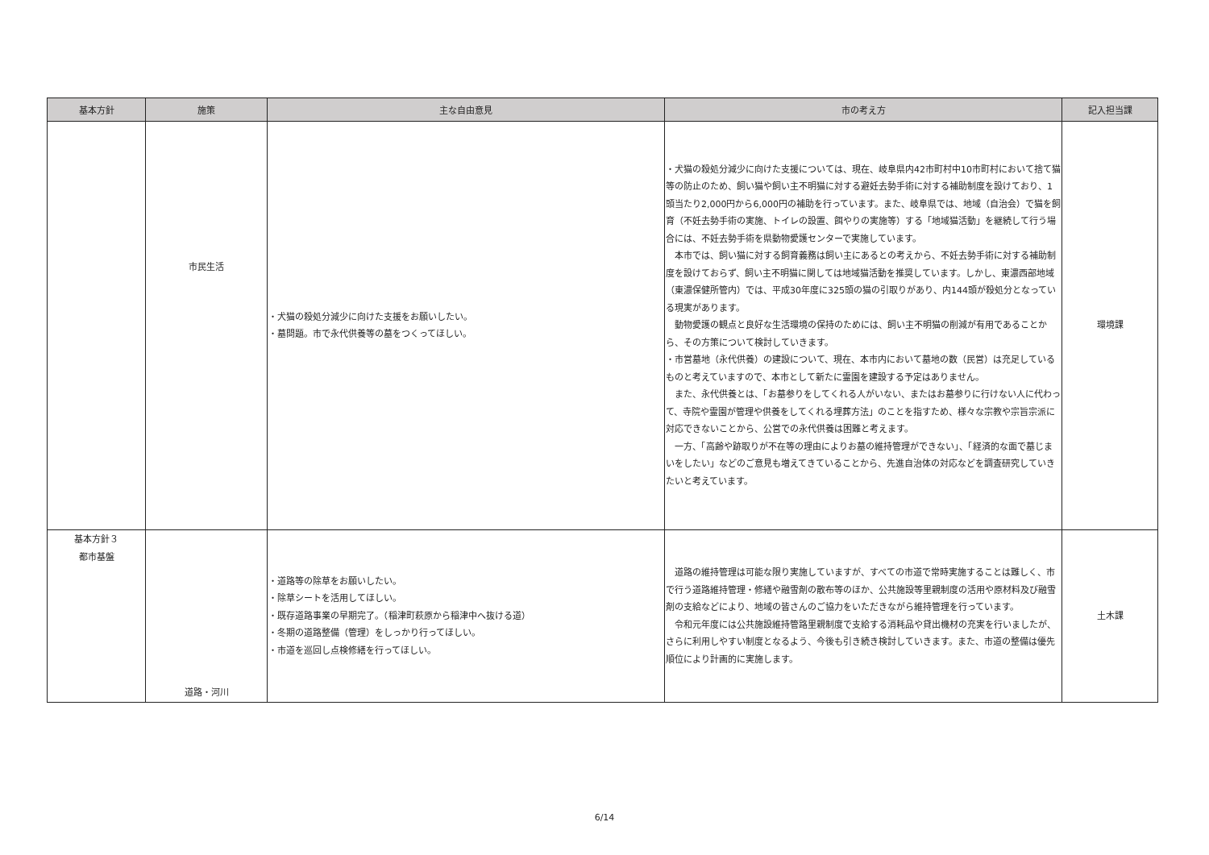| 基本方針 | 施策 | 主な自由意見 | 市の考え方 | 記入担当課 |
| --- | --- | --- | --- | --- |
| | 市民生活 | ・犬猫の殺処分減少に向けた支援をお願いしたい。 ・墓問題。市で永代供養等の墓をつくってほしい。 | ・犬猫の殺処分減少に向けた支援については、現在、岐阜県内42市町村中10市町村において捨て猫等の防止のため、飼い猫や飼い主不明猫に対する避妊去勢手術に対する補助制度を設けており、1頭当たり2,000円から6,000円の補助を行っています。また、岐阜県では、地域（自治会）で猫を飼育（不妊去勢手術の実施、トイレの設置、餌やりの実施等）する「地域猫活動」を継続して行う場合には、不妊去勢手術を県動物愛護センターで実施しています。 本市では、飼い猫に対する飼育義務は飼い主にあるとの考えから、不妊去勢手術に対する補助制度を設けておらず、飼い主不明猫に関しては地域猫活動を推奨しています。しかし、東濃西部地域（東濃保健所管内）では、平成30年度に325頭の猫の引取りがあり、内144頭が殺処分となっている現実があります。 動物愛護の観点と良好な生活環境の保持のためには、飼い主不明猫の削減が有用であることから、その方策について検討していきます。 ・市営墓地（永代供養）の建設について、現在、本市内において墓地の数（民営）は充足しているものと考えていますので、本市として新たに霊園を建設する予定はありません。 また、永代供養とは、「お墓参りをしてくれる人がいない、またはお墓参りに行けない人に代わって、寺院や霊園が管理や供養をしてくれる埋葬方法」のことを指すため、様々な宗教や宗旨宗派に対応できないことから、公営での永代供養は困難と考えます。 一方、「高齢や跡取りが不在等の理由によりお墓の維持管理ができない」、「経済的な面で墓じまいをしたい」などのご意見も増えてきていることから、先進自治体の対応などを調査研究していきたいと考えています。 | 環境課 |
| 基本方針３ 都市基盤 | 道路・河川 | ・道路等の除草をお願いしたい。 ・除草シートを活用してほしい。 ・既存道路事業の早期完了。（稲津町萩原から稲津中へ抜ける道） ・冬期の道路整備（管理）をしっかり行ってほしい。 ・市道を巡回し点検修繕を行ってほしい。 | 道路の維持管理は可能な限り実施していますが、すべての市道で常時実施することは難しく、市で行う道路維持管理・修繕や融雪剤の散布等のほか、公共施設等里親制度の活用や原材料及び融雪剤の支給などにより、地域の皆さんのご協力をいただきながら維持管理を行っています。 令和元年度には公共施設維持管路里親制度で支給する消耗品や貸出機材の充実を行いましたが、さらに利用しやすい制度となるよう、今後も引き続き検討していきます。また、市道の整備は優先順位により計画的に実施します。 | 土木課 |
6/14